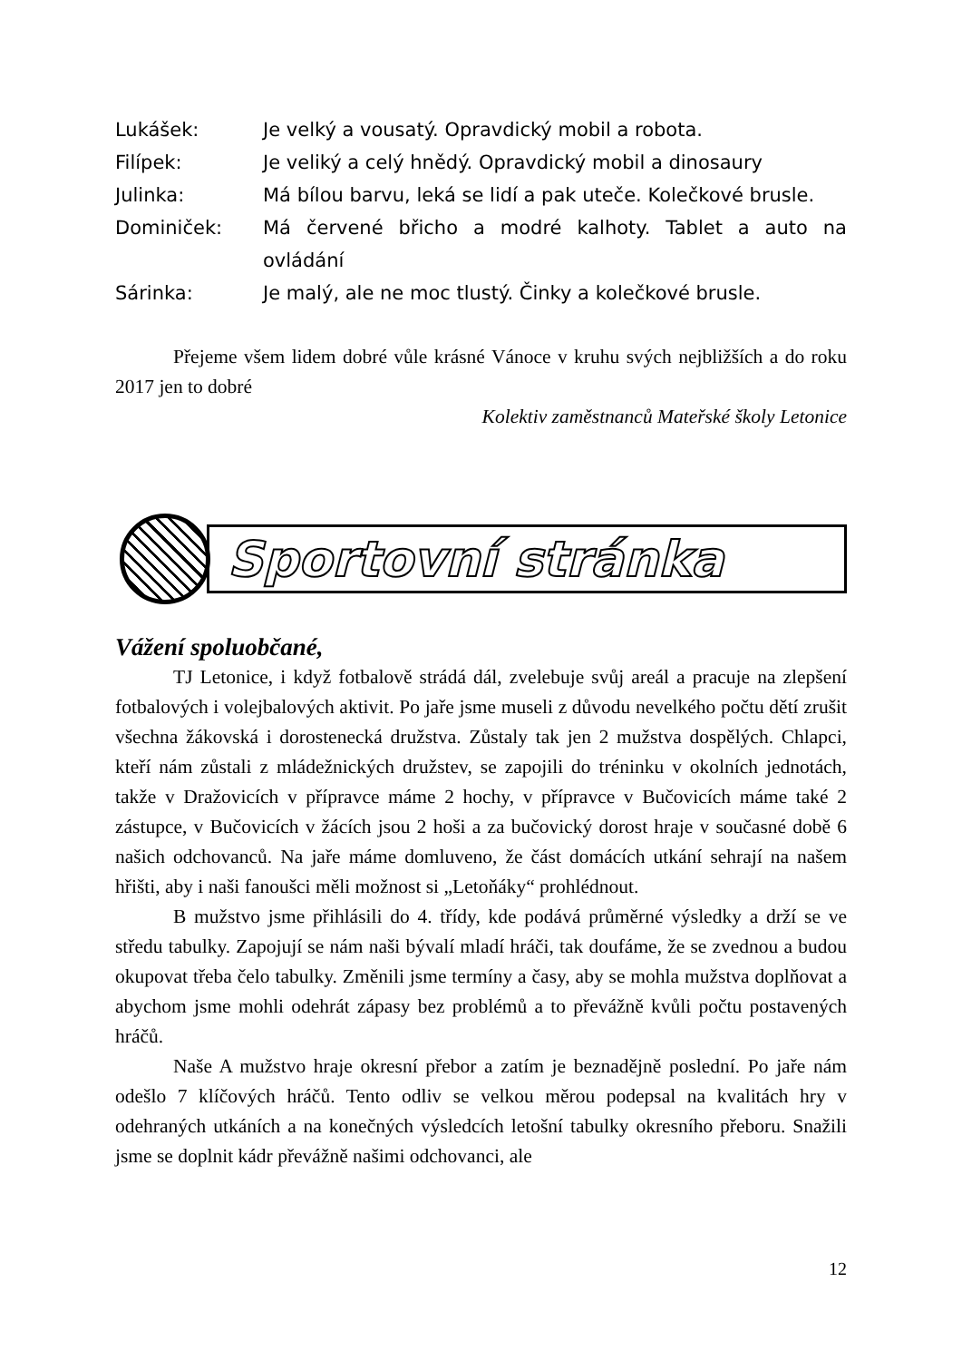Lukášek: Je velký a vousatý. Opravdický mobil a robota.
Filípek: Je veliký a celý hnědý. Opravdický mobil a dinosaury
Julinka: Má bílou barvu, leká se lidí a pak uteče. Kolečkové brusle.
Dominiček: Má červené břicho a modré kalhoty. Tablet a auto na ovládání
Sárinka: Je malý, ale ne moc tlustý. Činky a kolečkové brusle.
Přejeme všem lidem dobré vůle krásné Vánoce v kruhu svých nejbližších a do roku 2017 jen to dobré
Kolektiv zaměstnanců Mateřské školy Letonice
Sportovní stránka
Vážení spoluobčané,
TJ Letonice, i když fotbalově strádá dál, zvelebuje svůj areál a pracuje na zlepšení fotbalových i volejbalových aktivit. Po jaře jsme museli z důvodu nevelkého počtu dětí zrušit všechna žákovská i dorostenecká družstva. Zůstaly tak jen 2 mužstva dospělých. Chlapci, kteří nám zůstali z mládežnických družstev, se zapojili do tréninku v okolních jednotách, takže v Dražovicích v přípravce máme 2 hochy, v přípravce v Bučovicích máme také 2 zástupce, v Bučovicích v žácích jsou 2 hoši a za bučovický dorost hraje v současné době 6 našich odchovanců. Na jaře máme domluveno, že část domácích utkání sehrají na našem hřišti, aby i naši fanoušci měli možnost si „Letoňáky“ prohlédnout.
B mužstvo jsme přihlásili do 4. třídy, kde podává průměrné výsledky a drží se ve středu tabulky. Zapojují se nám naši bývalí mladí hráči, tak doufáme, že se zvednou a budou okupovat třeba čelo tabulky. Změnili jsme termíny a časy, aby se mohla mužstva doplňovat a abychom jsme mohli odehrát zápasy bez problémů a to převážně kvůli počtu postavených hráčů.
Naše A mužstvo hraje okresní přebor a zatím je beznadějně poslední. Po jaře nám odešlo 7 klíčových hráčů. Tento odliv se velkou měrou podepsal na kvalitách hry v odehraných utkáních a na konečných výsledcích letošní tabulky okresního přeboru. Snažili jsme se doplnit kádr převážně našimi odchovanci, ale
12